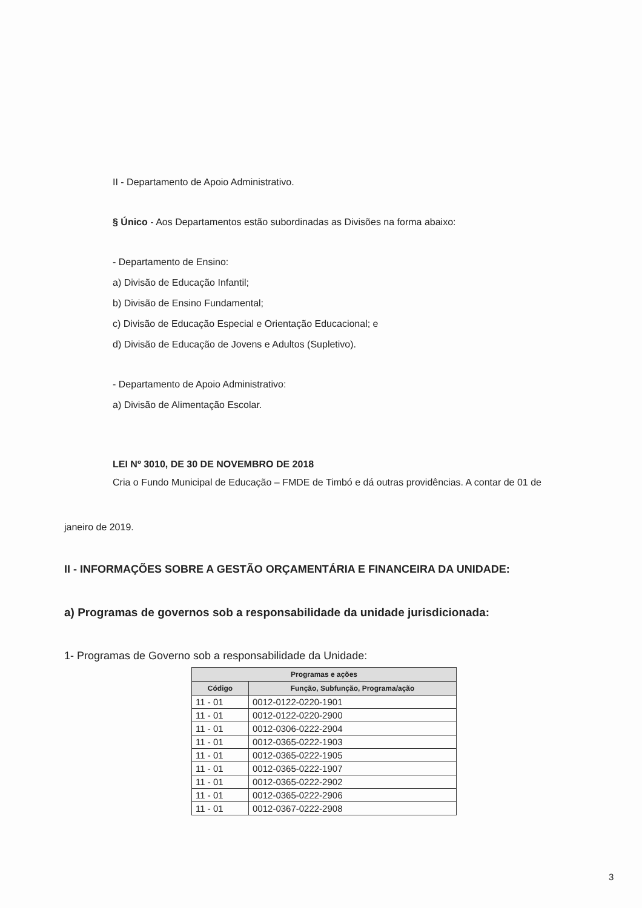II - Departamento de Apoio Administrativo.
§ Único - Aos Departamentos estão subordinadas as Divisões na forma abaixo:
- Departamento de Ensino:
a) Divisão de Educação Infantil;
b) Divisão de Ensino Fundamental;
c) Divisão de Educação Especial e Orientação Educacional; e
d) Divisão de Educação de Jovens e Adultos (Supletivo).
- Departamento de Apoio Administrativo:
a) Divisão de Alimentação Escolar.
LEI Nº 3010, DE 30 DE NOVEMBRO DE 2018
Cria o Fundo Municipal de Educação – FMDE de Timbó e dá outras providências. A contar de 01 de
janeiro de 2019.
II - INFORMAÇÕES SOBRE A GESTÃO ORÇAMENTÁRIA E FINANCEIRA DA UNIDADE:
a) Programas de governos sob a responsabilidade da unidade jurisdicionada:
1- Programas de Governo sob a responsabilidade da Unidade:
| Programas e ações | |
| --- | --- |
| Código | Função, Subfunção, Programa/ação |
| 11 - 01 | 0012-0122-0220-1901 |
| 11 - 01 | 0012-0122-0220-2900 |
| 11 - 01 | 0012-0306-0222-2904 |
| 11 - 01 | 0012-0365-0222-1903 |
| 11 - 01 | 0012-0365-0222-1905 |
| 11 - 01 | 0012-0365-0222-1907 |
| 11 - 01 | 0012-0365-0222-2902 |
| 11 - 01 | 0012-0365-0222-2906 |
| 11 - 01 | 0012-0367-0222-2908 |
3